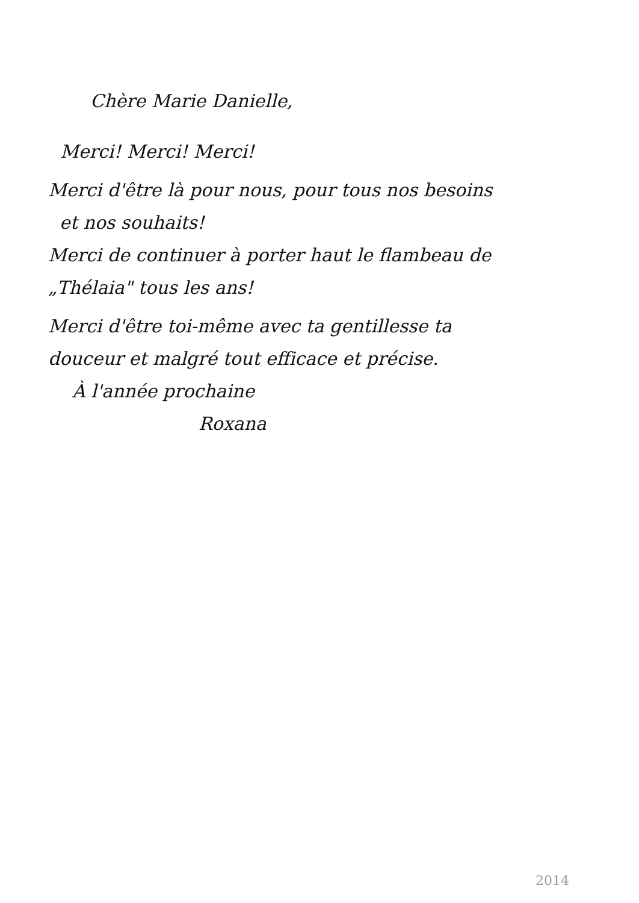Chère Marie Danielle,
Merci! Merci! Merci!
Merci d'être là pour nous, pour tous nos besoins
et nos souhaits!
Merci de continuer à porter haut le flambeau de
„Thélaia" tous les ans!
Merci d'être toi-même avec ta gentillesse ta
douceur et malgré tout efficace et précise.
À l'année prochaine
Roxana
2014